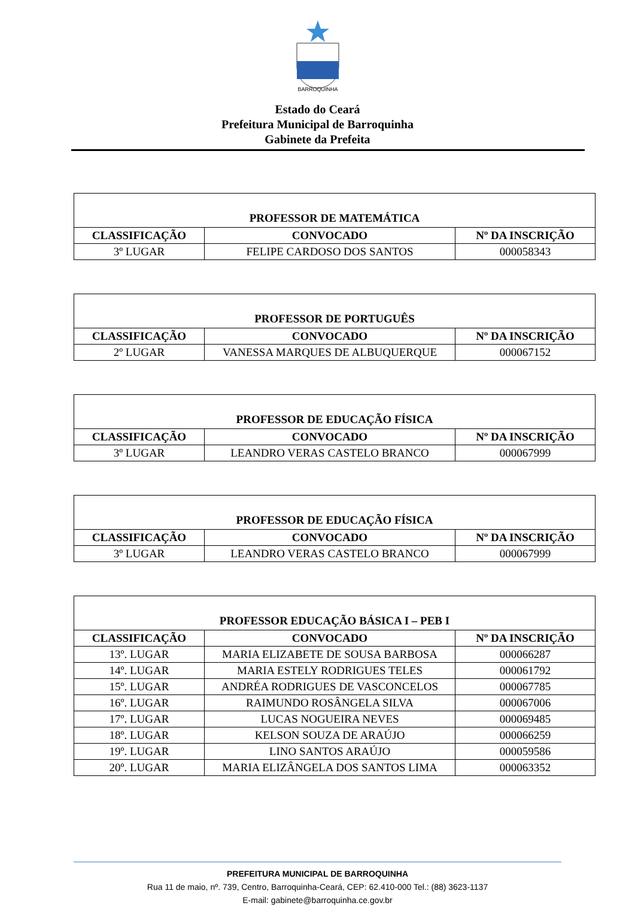BARROQUINHA
Estado do Ceará
Prefeitura Municipal de Barroquinha
Gabinete da Prefeita
| PROFESSOR DE MATEMÁTICA | | |
| --- | --- | --- |
| CLASSIFICAÇÃO | CONVOCADO | Nº DA INSCRIÇÃO |
| 3º LUGAR | FELIPE CARDOSO DOS SANTOS | 000058343 |
| PROFESSOR DE PORTUGUÊS | | |
| --- | --- | --- |
| CLASSIFICAÇÃO | CONVOCADO | Nº DA INSCRIÇÃO |
| 2º LUGAR | VANESSA MARQUES DE ALBUQUERQUE | 000067152 |
| PROFESSOR DE EDUCAÇÃO FÍSICA | | |
| --- | --- | --- |
| CLASSIFICAÇÃO | CONVOCADO | Nº DA INSCRIÇÃO |
| 3º LUGAR | LEANDRO VERAS CASTELO BRANCO | 000067999 |
| PROFESSOR DE EDUCAÇÃO FÍSICA | | |
| --- | --- | --- |
| CLASSIFICAÇÃO | CONVOCADO | Nº DA INSCRIÇÃO |
| 3º LUGAR | LEANDRO VERAS CASTELO BRANCO | 000067999 |
| PROFESSOR EDUCAÇÃO BÁSICA I – PEB I | | |
| --- | --- | --- |
| CLASSIFICAÇÃO | CONVOCADO | Nº DA INSCRIÇÃO |
| 13º. LUGAR | MARIA ELIZABETE DE SOUSA BARBOSA | 000066287 |
| 14º. LUGAR | MARIA ESTELY RODRIGUES TELES | 000061792 |
| 15º. LUGAR | ANDRÉA RODRIGUES DE VASCONCELOS | 000067785 |
| 16º. LUGAR | RAIMUNDO ROSÂNGELA SILVA | 000067006 |
| 17º. LUGAR | LUCAS NOGUEIRA NEVES | 000069485 |
| 18º. LUGAR | KELSON SOUZA DE ARAÚJO | 000066259 |
| 19º. LUGAR | LINO SANTOS ARAÚJO | 000059586 |
| 20º. LUGAR | MARIA ELIZÂNGELA DOS SANTOS LIMA | 000063352 |
PREFEITURA MUNICIPAL DE BARROQUINHA
Rua 11 de maio, nº. 739, Centro, Barroquinha-Ceará, CEP: 62.410-000 Tel.: (88) 3623-1137
E-mail: gabinete@barroquinha.ce.gov.br